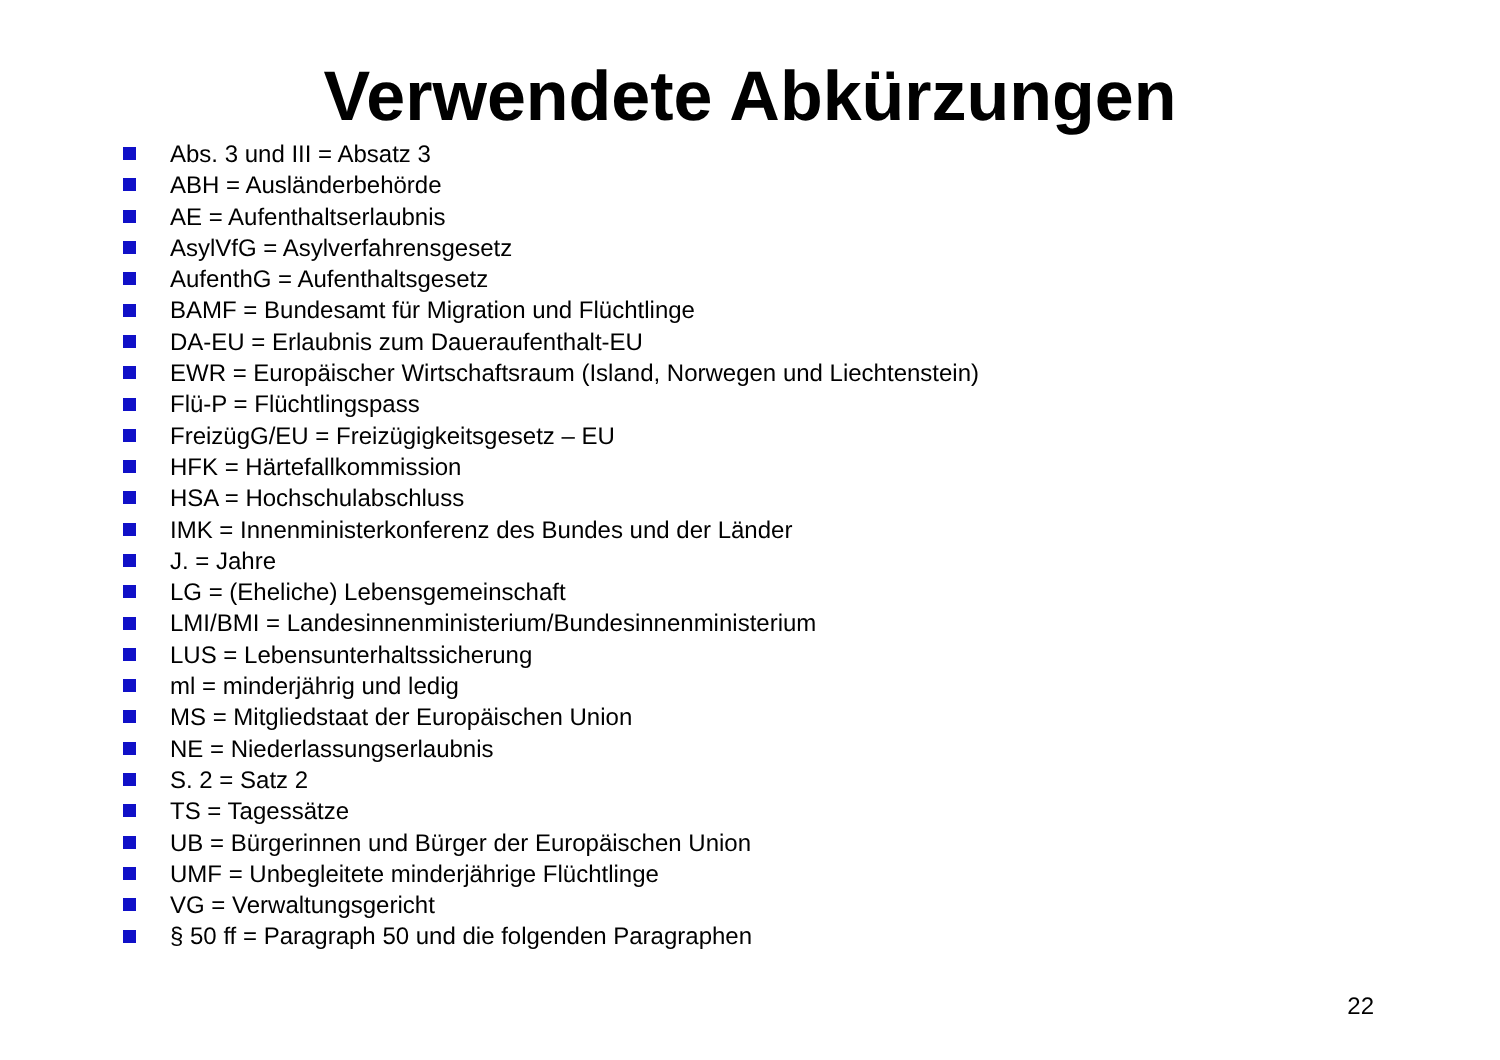Verwendete Abkürzungen
Abs. 3 und III = Absatz 3
ABH = Ausländerbehörde
AE = Aufenthaltserlaubnis
AsylVfG = Asylverfahrensgesetz
AufenthG = Aufenthaltsgesetz
BAMF = Bundesamt für Migration und Flüchtlinge
DA-EU = Erlaubnis zum Daueraufenthalt-EU
EWR = Europäischer Wirtschaftsraum (Island, Norwegen und Liechtenstein)
Flü-P = Flüchtlingspass
FreizügG/EU = Freizügigkeitsgesetz – EU
HFK = Härtefallkommission
HSA = Hochschulabschluss
IMK = Innenministerkonferenz des Bundes und der Länder
J. = Jahre
LG = (Eheliche) Lebensgemeinschaft
LMI/BMI = Landesinnenministerium/Bundesinnenministerium
LUS = Lebensunterhaltssicherung
ml = minderjährig und ledig
MS = Mitgliedstaat der Europäischen Union
NE = Niederlassungserlaubnis
S. 2 = Satz 2
TS = Tagessätze
UB = Bürgerinnen und Bürger der Europäischen Union
UMF = Unbegleitete minderjährige Flüchtlinge
VG = Verwaltungsgericht
§ 50 ff = Paragraph 50 und die folgenden Paragraphen
22